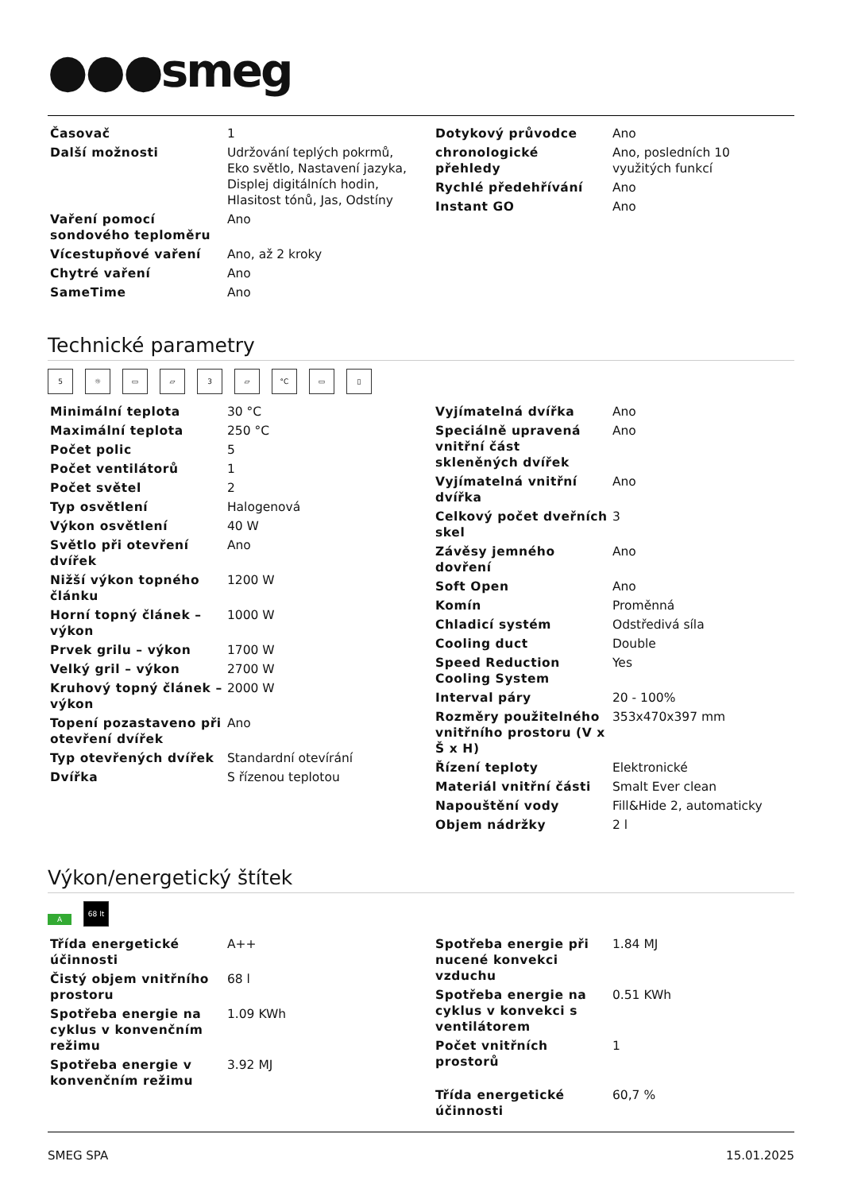●●●smeg
| Časovač | 1 |
| Další možnosti | Udržování teplých pokrmů, Eko světlo, Nastavení jazyka, Displej digitálních hodin, Hlasitost tónů, Jas, Odstíny |
| Vaření pomocí sondového teploměru | Ano |
| Vícestupňové vaření | Ano, až 2 kroky |
| Chytré vaření | Ano |
| SameTime | Ano |
| Dotykový průvodce | Ano |
| chronologické přehledy | Ano, posledních 10 využitých funkcí |
| Rychlé předehřívání | Ano |
| Instant GO | Ano |
Technické parametry
5 ☼ ▭ ▱ 3 ▱ °C ▭ ▯
| Minimální teplota | 30 °C |
| Maximální teplota | 250 °C |
| Počet polic | 5 |
| Počet ventilátorů | 1 |
| Počet světel | 2 |
| Typ osvětlení | Halogenová |
| Výkon osvětlení | 40 W |
| Světlo při otevření dvířek | Ano |
| Nižší výkon topného článku | 1200 W |
| Horní topný článek – výkon | 1000 W |
| Prvek grilu – výkon | 1700 W |
| Velký gril – výkon | 2700 W |
| Kruhový topný článek – výkon | 2000 W |
| Topení pozastaveno při otevření dvířek | Ano |
| Typ otevřených dvířek | Standardní otevírání |
| Dvířka | S řízenou teplotou |
| Vyjímatelná dvířka | Ano |
| Speciálně upravená vnitřní část skleněných dvířek | Ano |
| Vyjímatelná vnitřní dvířka | Ano |
| Celkový počet dveřních skel | 3 |
| Závěsy jemného dovření | Ano |
| Soft Open | Ano |
| Komín | Proměnná |
| Chladicí systém | Odstředivá síla |
| Cooling duct | Double |
| Speed Reduction Cooling System | Yes |
| Interval páry | 20 - 100% |
| Rozměry použitelného vnitřního prostoru (V x Š x H) | 353x470x397 mm |
| Řízení teploty | Elektronické |
| Materiál vnitřní části | Smalt Ever clean |
| Napouštění vody | Fill&Hide 2, automaticky |
| Objem nádržky | 2 l |
Výkon/energetický štítek
A 68 lt
| Třída energetické účinnosti | A++ |
| Čistý objem vnitřního prostoru | 68 l |
| Spotřeba energie na cyklus v konvenčním režimu | 1.09 KWh |
| Spotřeba energie v konvenčním režimu | 3.92 MJ |
| Spotřeba energie při nucené konvekci vzduchu | 1.84 MJ |
| Spotřeba energie na cyklus v konvekci s ventilátorem | 0.51 KWh |
| Počet vnitřních prostorů | 1 |
| Třída energetické účinnosti | 60,7 % |
SMEG SPA 15.01.2025